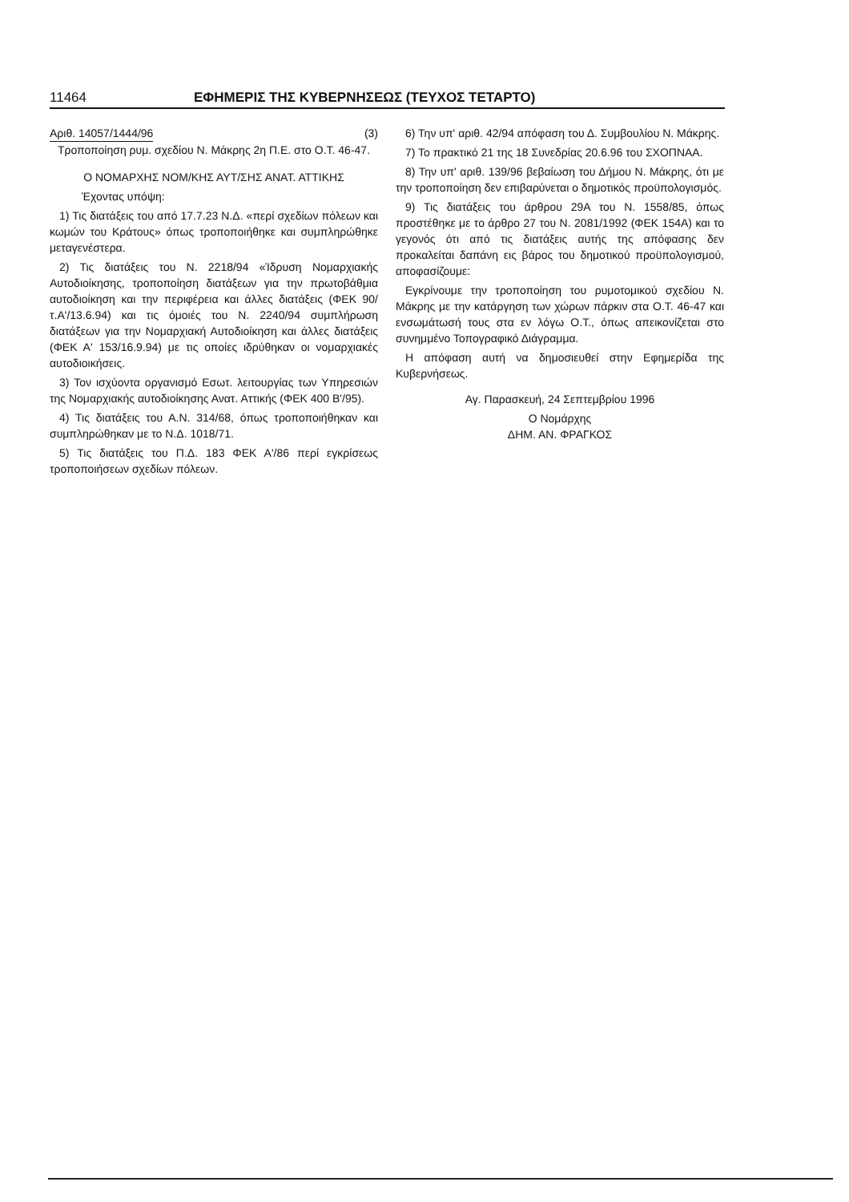11464 ΕΦΗΜΕΡΙΣ ΤΗΣ ΚΥΒΕΡΝΗΣΕΩΣ (ΤΕΥΧΟΣ ΤΕΤΑΡΤΟ)
Αριθ. 14057/1444/96 (3)
Τροποποίηση ρυμ. σχεδίου Ν. Μάκρης 2η Π.Ε. στο Ο.Τ. 46-47.
Ο ΝΟΜΑΡΧΗΣ ΝΟΜ/ΚΗΣ ΑΥΤ/ΣΗΣ ΑΝΑΤ. ΑΤΤΙΚΗΣ
Έχοντας υπόψη:
1) Τις διατάξεις του από 17.7.23 Ν.Δ. «περί σχεδίων πόλεων και κωμών του Κράτους» όπως τροποποιήθηκε και συμπληρώθηκε μεταγενέστερα.
2) Τις διατάξεις του Ν. 2218/94 «Ίδρυση Νομαρχιακής Αυτοδιοίκησης, τροποποίηση διατάξεων για την πρωτοβάθμια αυτοδιοίκηση και την περιφέρεια και άλλες διατάξεις (ΦΕΚ 90/τ.Α'/13.6.94) και τις όμοιές του Ν. 2240/94 συμπλήρωση διατάξεων για την Νομαρχιακή Αυτοδιοίκηση και άλλες διατάξεις (ΦΕΚ Α' 153/16.9.94) με τις οποίες ιδρύθηκαν οι νομαρχιακές αυτοδιοικήσεις.
3) Τον ισχύοντα οργανισμό Εσωτ. λειτουργίας των Υπηρεσιών της Νομαρχιακής αυτοδιοίκησης Ανατ. Αττικής (ΦΕΚ 400 Β'/95).
4) Τις διατάξεις του Α.Ν. 314/68, όπως τροποποιήθηκαν και συμπληρώθηκαν με το Ν.Δ. 1018/71.
5) Τις διατάξεις του Π.Δ. 183 ΦΕΚ Α'/86 περί εγκρίσεως τροποποιήσεων σχεδίων πόλεων.
6) Την υπ' αριθ. 42/94 απόφαση του Δ. Συμβουλίου Ν. Μάκρης.
7) Το πρακτικό 21 της 18 Συνεδρίας 20.6.96 του ΣΧΟΠΝΑΑ.
8) Την υπ' αριθ. 139/96 βεβαίωση του Δήμου Ν. Μάκρης, ότι με την τροποποίηση δεν επιβαρύνεται ο δημοτικός προϋπολογισμός.
9) Τις διατάξεις του άρθρου 29Α του Ν. 1558/85, όπως προστέθηκε με το άρθρο 27 του Ν. 2081/1992 (ΦΕΚ 154Α) και το γεγονός ότι από τις διατάξεις αυτής της απόφασης δεν προκαλείται δαπάνη εις βάρος του δημοτικού προϋπολογισμού, αποφασίζουμε:
Εγκρίνουμε την τροποποίηση του ρυμοτομικού σχεδίου Ν. Μάκρης με την κατάργηση των χώρων πάρκιν στα Ο.Τ. 46-47 και ενσωμάτωσή τους στα εν λόγω Ο.Τ., όπως απεικονίζεται στο συνημμένο Τοπογραφικό Διάγραμμα.
Η απόφαση αυτή να δημοσιευθεί στην Εφημερίδα της Κυβερνήσεως.
Αγ. Παρασκευή, 24 Σεπτεμβρίου 1996
Ο Νομάρχης
ΔΗΜ. ΑΝ. ΦΡΑΓΚΟΣ